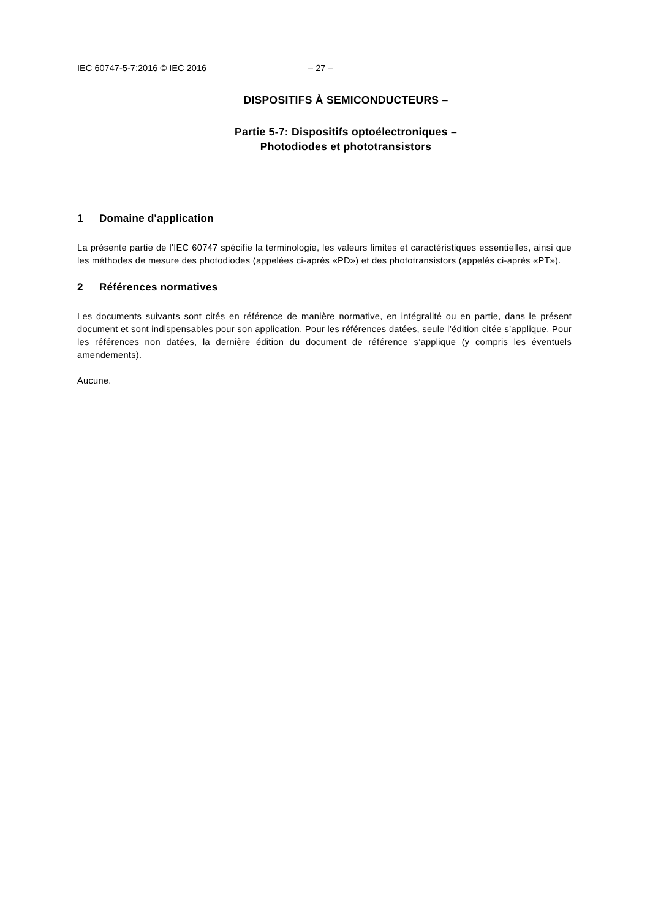IEC 60747-5-7:2016 © IEC 2016 – 27 –
DISPOSITIFS À SEMICONDUCTEURS –
Partie 5-7: Dispositifs optoélectroniques –
Photodiodes et phototransistors
1 Domaine d'application
La présente partie de l'IEC 60747 spécifie la terminologie, les valeurs limites et caractéristiques essentielles, ainsi que les méthodes de mesure des photodiodes (appelées ci-après «PD») et des phototransistors (appelés ci-après «PT»).
2 Références normatives
Les documents suivants sont cités en référence de manière normative, en intégralité ou en partie, dans le présent document et sont indispensables pour son application. Pour les références datées, seule l’édition citée s’applique. Pour les références non datées, la dernière édition du document de référence s’applique (y compris les éventuels amendements).
Aucune.